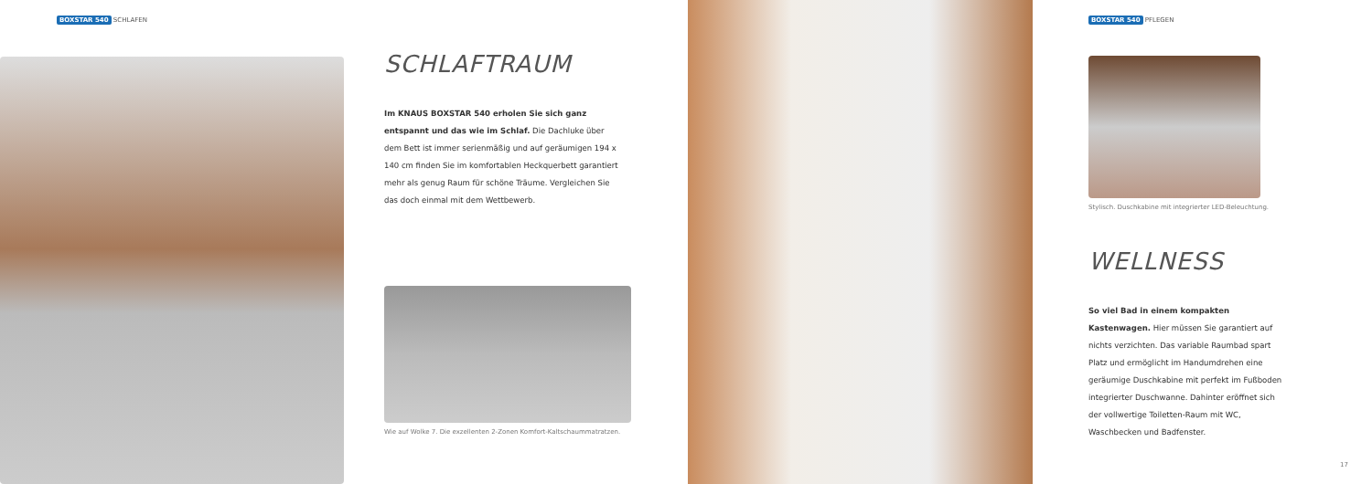BOXSTAR 540 SCHLAFEN
SCHLAFTRAUM
Im KNAUS BOXSTAR 540 erholen Sie sich ganz entspannt und das wie im Schlaf. Die Dachluke über dem Bett ist immer serienmäßig und auf geräumigen 194 x 140 cm finden Sie im komfortablen Heckquerbett garantiert mehr als genug Raum für schöne Träume. Vergleichen Sie das doch einmal mit dem Wettbewerb.
Wie auf Wolke 7. Die exzellenten 2-Zonen Komfort-Kaltschaummatratzen.
BOXSTAR 540 PFLEGEN
Stylisch. Duschkabine mit integrierter LED-Beleuchtung.
WELLNESS
So viel Bad in einem kompakten Kastenwagen. Hier müssen Sie garantiert auf nichts verzichten. Das variable Raumbad spart Platz und ermöglicht im Handumdrehen eine geräumige Duschkabine mit perfekt im Fußboden integrierter Duschwanne. Dahinter eröffnet sich der vollwertige Toiletten-Raum mit WC, Waschbecken und Badfenster.
17